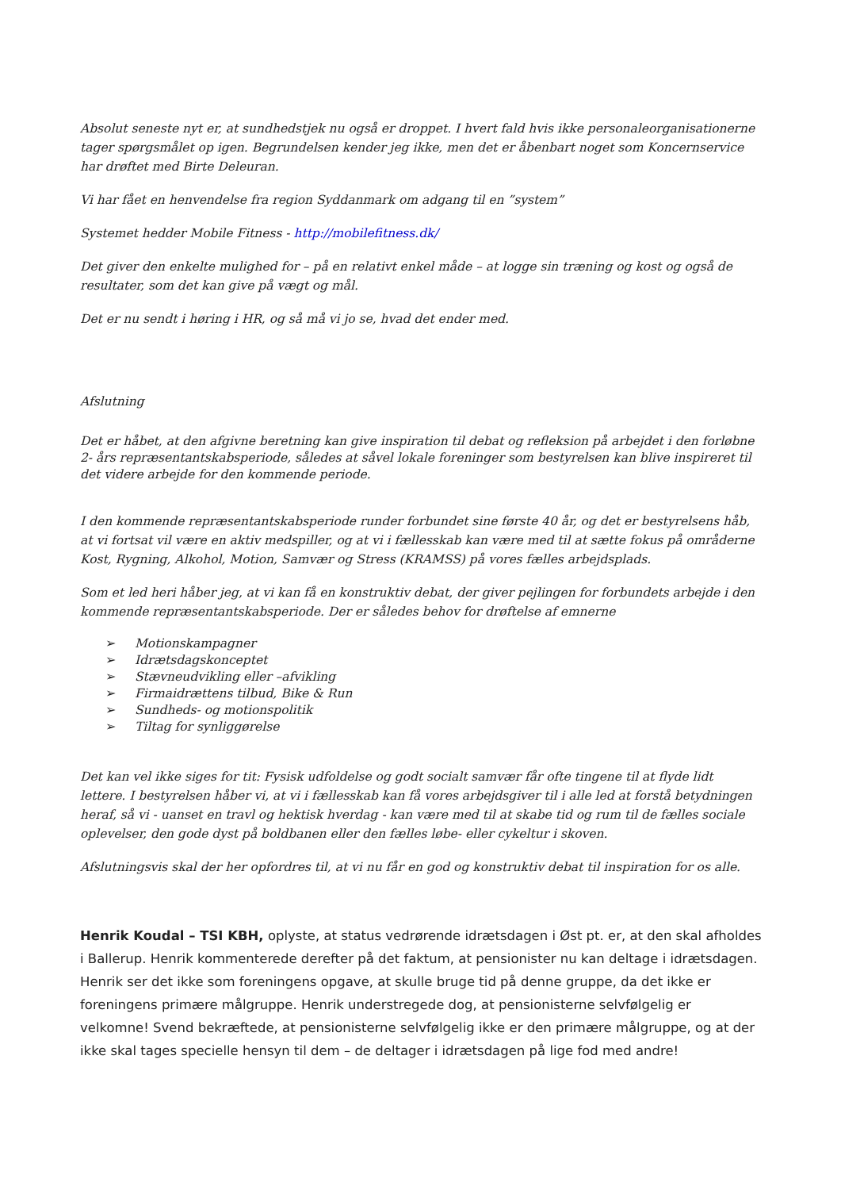Absolut seneste nyt er, at sundhedstjek nu også er droppet. I hvert fald hvis ikke personaleorganisationerne tager spørgsmålet op igen. Begrundelsen kender jeg ikke, men det er åbenbart noget som Koncernservice har drøftet med Birte Deleuran.
Vi har fået en henvendelse fra region Syddanmark om adgang til en ”system”
Systemet hedder Mobile Fitness - http://mobilefitness.dk/
Det giver den enkelte mulighed for – på en relativt enkel måde – at logge sin træning og kost og også de resultater, som det kan give på vægt og mål.
Det er nu sendt i høring i HR, og så må vi jo se, hvad det ender med.
Afslutning
Det er håbet, at den afgivne beretning kan give inspiration til debat og refleksion på arbejdet i den forløbne 2- års repræsentantskabsperiode, således at såvel lokale foreninger som bestyrelsen kan blive inspireret til det videre arbejde for den kommende periode.
I den kommende repræsentantskabsperiode runder forbundet sine første 40 år, og det er bestyrelsens håb, at vi fortsat vil være en aktiv medspiller, og at vi i fællesskab kan være med til at sætte fokus på områderne Kost, Rygning, Alkohol, Motion, Samvær og Stress (KRAMSS) på vores fælles arbejdsplads.
Som et led heri håber jeg, at vi kan få en konstruktiv debat, der giver pejlingen for forbundets arbejde i den kommende repræsentantskabsperiode. Der er således behov for drøftelse af emnerne
➢ Motionskampagner
➢ Idrætsdagskonceptet
➢ Stævneudvikling eller –afvikling
➢ Firmaidrættens tilbud, Bike & Run
➢ Sundheds- og motionspolitik
➢ Tiltag for synliggørelse
Det kan vel ikke siges for tit: Fysisk udfoldelse og godt socialt samvær får ofte tingene til at flyde lidt lettere. I bestyrelsen håber vi, at vi i fællesskab kan få vores arbejdsgiver til i alle led at forstå betydningen heraf, så vi - uanset en travl og hektisk hverdag - kan være med til at skabe tid og rum til de fælles sociale oplevelser, den gode dyst på boldbanen eller den fælles løbe- eller cykeltur i skoven.
Afslutningsvis skal der her opfordres til, at vi nu får en god og konstruktiv debat til inspiration for os alle.
Henrik Koudal – TSI KBH, oplyste, at status vedrørende idrætsdagen i Øst pt. er, at den skal afholdes i Ballerup. Henrik kommenterede derefter på det faktum, at pensionister nu kan deltage i idrætsdagen. Henrik ser det ikke som foreningens opgave, at skulle bruge tid på denne gruppe, da det ikke er foreningens primære målgruppe. Henrik understregede dog, at pensionisterne selvfølgelig er velkomne! Svend bekræftede, at pensionisterne selvfølgelig ikke er den primære målgruppe, og at der ikke skal tages specielle hensyn til dem – de deltager i idrætsdagen på lige fod med andre!